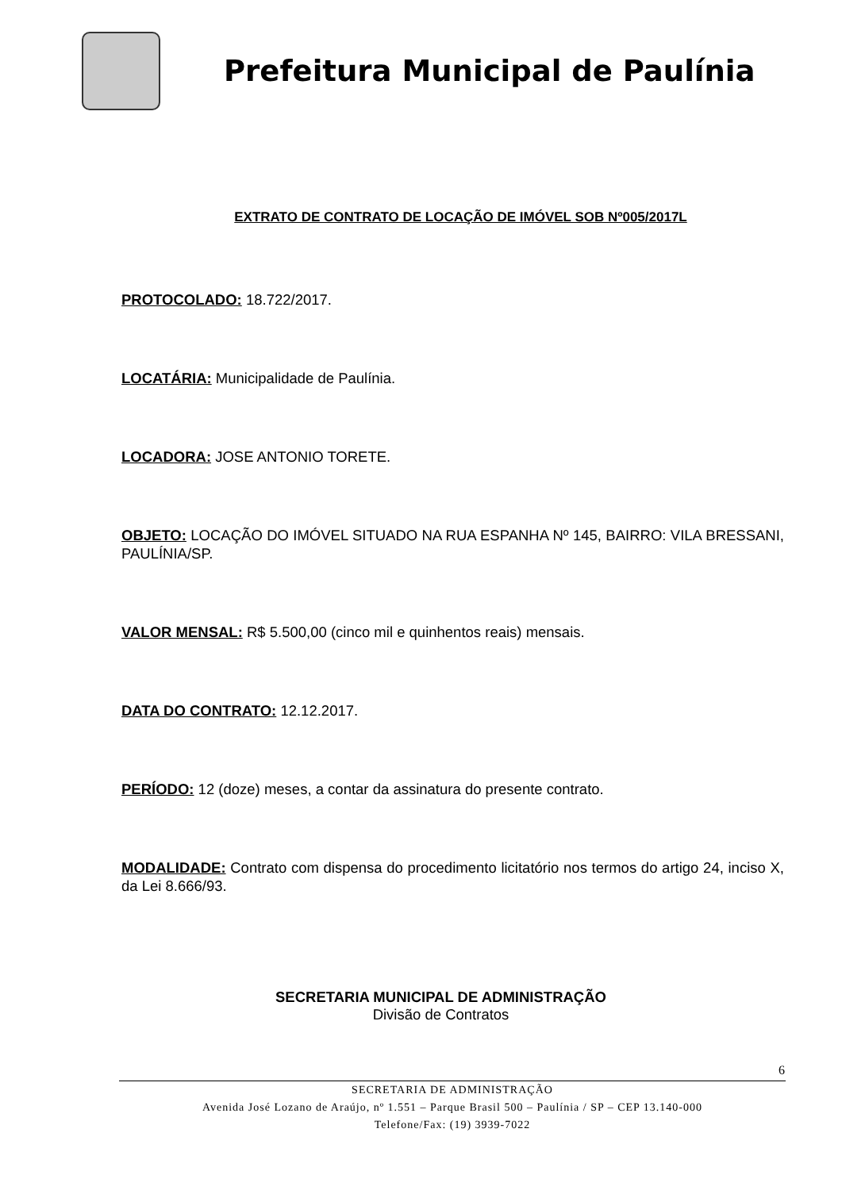Prefeitura Municipal de Paulínia
EXTRATO DE CONTRATO DE LOCAÇÃO DE IMÓVEL SOB Nº005/2017L
PROTOCOLADO: 18.722/2017.
LOCATÁRIA: Municipalidade de Paulínia.
LOCADORA: JOSE ANTONIO TORETE.
OBJETO: LOCAÇÃO DO IMÓVEL SITUADO NA RUA ESPANHA Nº 145, BAIRRO: VILA BRESSANI, PAULÍNIA/SP.
VALOR MENSAL: R$ 5.500,00 (cinco mil e quinhentos reais) mensais.
DATA DO CONTRATO: 12.12.2017.
PERÍODO: 12 (doze) meses, a contar da assinatura do presente contrato.
MODALIDADE: Contrato com dispensa do procedimento licitatório nos termos do artigo 24, inciso X, da Lei 8.666/93.
SECRETARIA MUNICIPAL DE ADMINISTRAÇÃO
Divisão de Contratos
6
SECRETARIA DE ADMINISTRAÇÃO
Avenida José Lozano de Araújo, nº 1.551 – Parque Brasil 500 – Paulínia / SP – CEP 13.140-000
Telefone/Fax: (19) 3939-7022